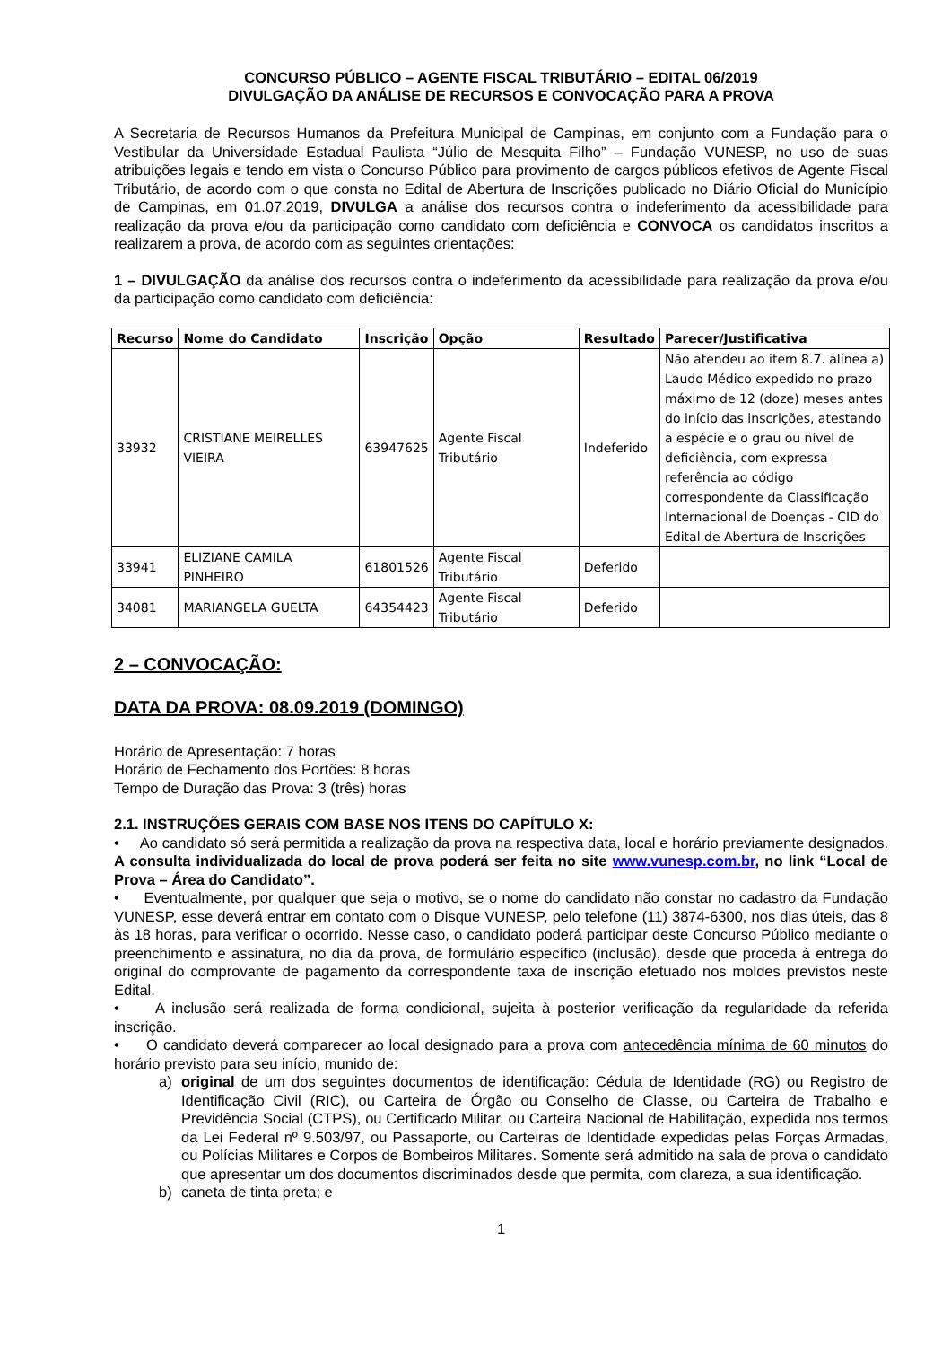CONCURSO PÚBLICO – AGENTE FISCAL TRIBUTÁRIO – EDITAL 06/2019
DIVULGAÇÃO DA ANÁLISE DE RECURSOS E CONVOCAÇÃO PARA A PROVA
A Secretaria de Recursos Humanos da Prefeitura Municipal de Campinas, em conjunto com a Fundação para o Vestibular da Universidade Estadual Paulista “Júlio de Mesquita Filho” – Fundação VUNESP, no uso de suas atribuições legais e tendo em vista o Concurso Público para provimento de cargos públicos efetivos de Agente Fiscal Tributário, de acordo com o que consta no Edital de Abertura de Inscrições publicado no Diário Oficial do Município de Campinas, em 01.07.2019, DIVULGA a análise dos recursos contra o indeferimento da acessibilidade para realização da prova e/ou da participação como candidato com deficiência e CONVOCA os candidatos inscritos a realizarem a prova, de acordo com as seguintes orientações:
1 – DIVULGAÇÃO da análise dos recursos contra o indeferimento da acessibilidade para realização da prova e/ou da participação como candidato com deficiência:
| Recurso | Nome do Candidato | Inscrição | Opção | Resultado | Parecer/Justificativa |
| --- | --- | --- | --- | --- | --- |
| 33932 | CRISTIANE MEIRELLES VIEIRA | 63947625 | Agente Fiscal Tributário | Indeferido | Não atendeu ao item 8.7. alínea a) Laudo Médico expedido no prazo máximo de 12 (doze) meses antes do início das inscrições, atestando a espécie e o grau ou nível de deficiência, com expressa referência ao código correspondente da Classificação Internacional de Doenças - CID do Edital de Abertura de Inscrições |
| 33941 | ELIZIANE CAMILA PINHEIRO | 61801526 | Agente Fiscal Tributário | Deferido | |
| 34081 | MARIANGELA GUELTA | 64354423 | Agente Fiscal Tributário | Deferido | |
2 – CONVOCAÇÃO:
DATA DA PROVA: 08.09.2019 (DOMINGO)
Horário de Apresentação: 7 horas
Horário de Fechamento dos Portões: 8 horas
Tempo de Duração das Prova: 3 (três) horas
2.1. INSTRUÇÕES GERAIS COM BASE NOS ITENS DO CAPÍTULO X:
• Ao candidato só será permitida a realização da prova na respectiva data, local e horário previamente designados. A consulta individualizada do local de prova poderá ser feita no site www.vunesp.com.br, no link “Local de Prova – Área do Candidato”.
• Eventualmente, por qualquer que seja o motivo, se o nome do candidato não constar no cadastro da Fundação VUNESP, esse deverá entrar em contato com o Disque VUNESP, pelo telefone (11) 3874-6300, nos dias úteis, das 8 às 18 horas, para verificar o ocorrido. Nesse caso, o candidato poderá participar deste Concurso Público mediante o preenchimento e assinatura, no dia da prova, de formulário específico (inclusão), desde que proceda à entrega do original do comprovante de pagamento da correspondente taxa de inscrição efetuado nos moldes previstos neste Edital.
• A inclusão será realizada de forma condicional, sujeita à posterior verificação da regularidade da referida inscrição.
• O candidato deverá comparecer ao local designado para a prova com antecedência mínima de 60 minutos do horário previsto para seu início, munido de:
a) original de um dos seguintes documentos de identificação: Cédula de Identidade (RG) ou Registro de Identificação Civil (RIC), ou Carteira de Órgão ou Conselho de Classe, ou Carteira de Trabalho e Previdência Social (CTPS), ou Certificado Militar, ou Carteira Nacional de Habilitação, expedida nos termos da Lei Federal nº 9.503/97, ou Passaporte, ou Carteiras de Identidade expedidas pelas Forças Armadas, ou Polícias Militares e Corpos de Bombeiros Militares. Somente será admitido na sala de prova o candidato que apresentar um dos documentos discriminados desde que permita, com clareza, a sua identificação.
b) caneta de tinta preta; e
1